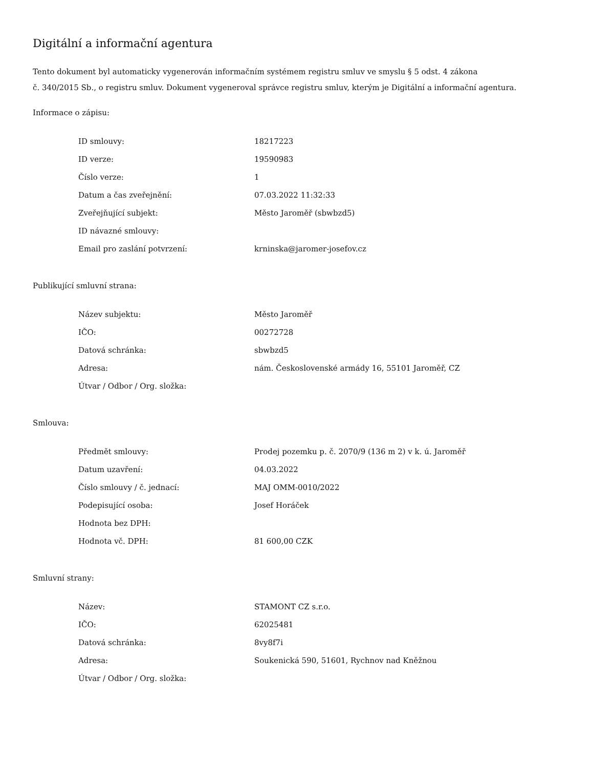Digitální a informační agentura
Tento dokument byl automaticky vygenerován informačním systémem registru smluv ve smyslu § 5 odst. 4 zákona
č. 340/2015 Sb., o registru smluv. Dokument vygeneroval správce registru smluv, kterým je Digitální a informační agentura.
Informace o zápisu:
| ID smlouvy: | 18217223 |
| ID verze: | 19590983 |
| Číslo verze: | 1 |
| Datum a čas zveřejnění: | 07.03.2022 11:32:33 |
| Zveřejňující subjekt: | Město Jaroměř (sbwbzd5) |
| ID návazné smlouvy: | |
| Email pro zaslání potvrzení: | krninska@jaromer-josefov.cz |
Publikující smluvní strana:
| Název subjektu: | Město Jaroměř |
| IČO: | 00272728 |
| Datová schránka: | sbwbzd5 |
| Adresa: | nám. Československé armády 16, 55101 Jaroměř, CZ |
| Útvar / Odbor / Org. složka: | |
Smlouva:
| Předmět smlouvy: | Prodej pozemku p. č. 2070/9 (136 m 2) v k. ú. Jaroměř |
| Datum uzavření: | 04.03.2022 |
| Číslo smlouvy / č. jednací: | MAJ OMM-0010/2022 |
| Podepisující osoba: | Josef Horáček |
| Hodnota bez DPH: | |
| Hodnota vč. DPH: | 81 600,00 CZK |
Smluvní strany:
| Název: | STAMONT CZ s.r.o. |
| IČO: | 62025481 |
| Datová schránka: | 8vy8f7i |
| Adresa: | Soukenická 590, 51601, Rychnov nad Kněžnou |
| Útvar / Odbor / Org. složka: | |